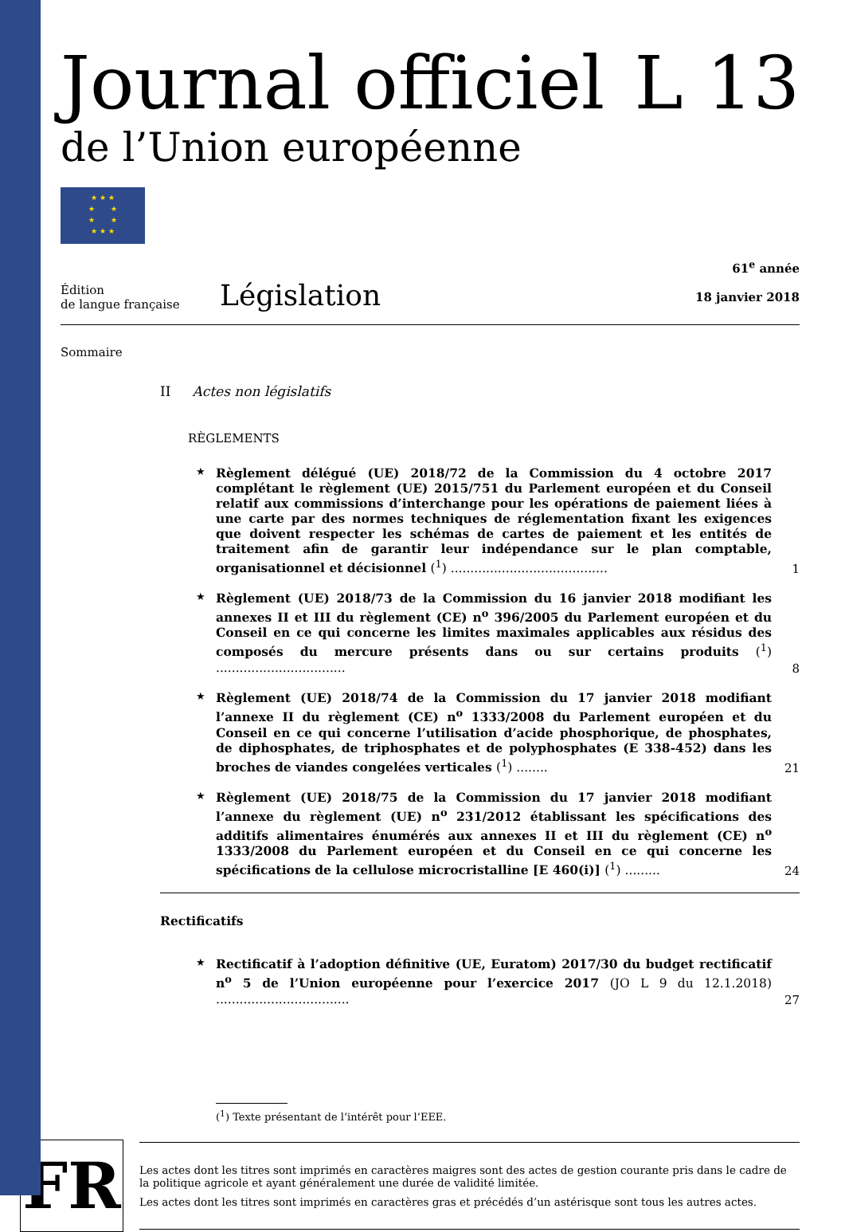Journal officiel
de l’Union européenne
L 13
★ ★ ★
★ ★
★ ★
★ ★ ★
Édition
de langue française
Législation
61<sup>e</sup> année
18 janvier 2018
Sommaire
II Actes non législatifs
RÈGLEMENTS
★
Règlement délégué (UE) 2018/72 de la Commission du 4 octobre 2017 complétant le règlement (UE) 2015/751 du Parlement européen et du Conseil relatif aux commissions d’interchange pour les opérations de paiement liées à une carte par des normes techniques de réglementation fixant les exigences que doivent respecter les schémas de cartes de paiement et les entités de traitement afin de garantir leur indépendance sur le plan comptable, organisationnel et décisionnel (<sup>1</sup>) ........................................
1
★
Règlement (UE) 2018/73 de la Commission du 16 janvier 2018 modifiant les annexes II et III du règlement (CE) n<sup>o</sup> 396/2005 du Parlement européen et du Conseil en ce qui concerne les limites maximales applicables aux résidus des composés du mercure présents dans ou sur certains produits (<sup>1</sup>) .................................
8
★
Règlement (UE) 2018/74 de la Commission du 17 janvier 2018 modifiant l’annexe II du règlement (CE) n<sup>o</sup> 1333/2008 du Parlement européen et du Conseil en ce qui concerne l’utilisation d’acide phosphorique, de phosphates, de diphosphates, de triphosphates et de polyphosphates (E 338-452) dans les broches de viandes congelées verticales (<sup>1</sup>) ........
21
★
Règlement (UE) 2018/75 de la Commission du 17 janvier 2018 modifiant l’annexe du règlement (UE) n<sup>o</sup> 231/2012 établissant les spécifications des additifs alimentaires énumérés aux annexes II et III du règlement (CE) n<sup>o</sup> 1333/2008 du Parlement européen et du Conseil en ce qui concerne les spécifications de la cellulose microcristalline [E 460(i)] (<sup>1</sup>) .........
24
Rectificatifs
★
Rectificatif à l’adoption définitive (UE, Euratom) 2017/30 du budget rectificatif n<sup>o</sup> 5 de l’Union européenne pour l’exercice 2017 (JO L 9 du 12.1.2018) ..................................
27
(<sup>1</sup>) Texte présentant de l’intérêt pour l’EEE.
FR
Les actes dont les titres sont imprimés en caractères maigres sont des actes de gestion courante pris dans le cadre de la politique agricole et ayant généralement une durée de validité limitée.
Les actes dont les titres sont imprimés en caractères gras et précédés d’un astérisque sont tous les autres actes.